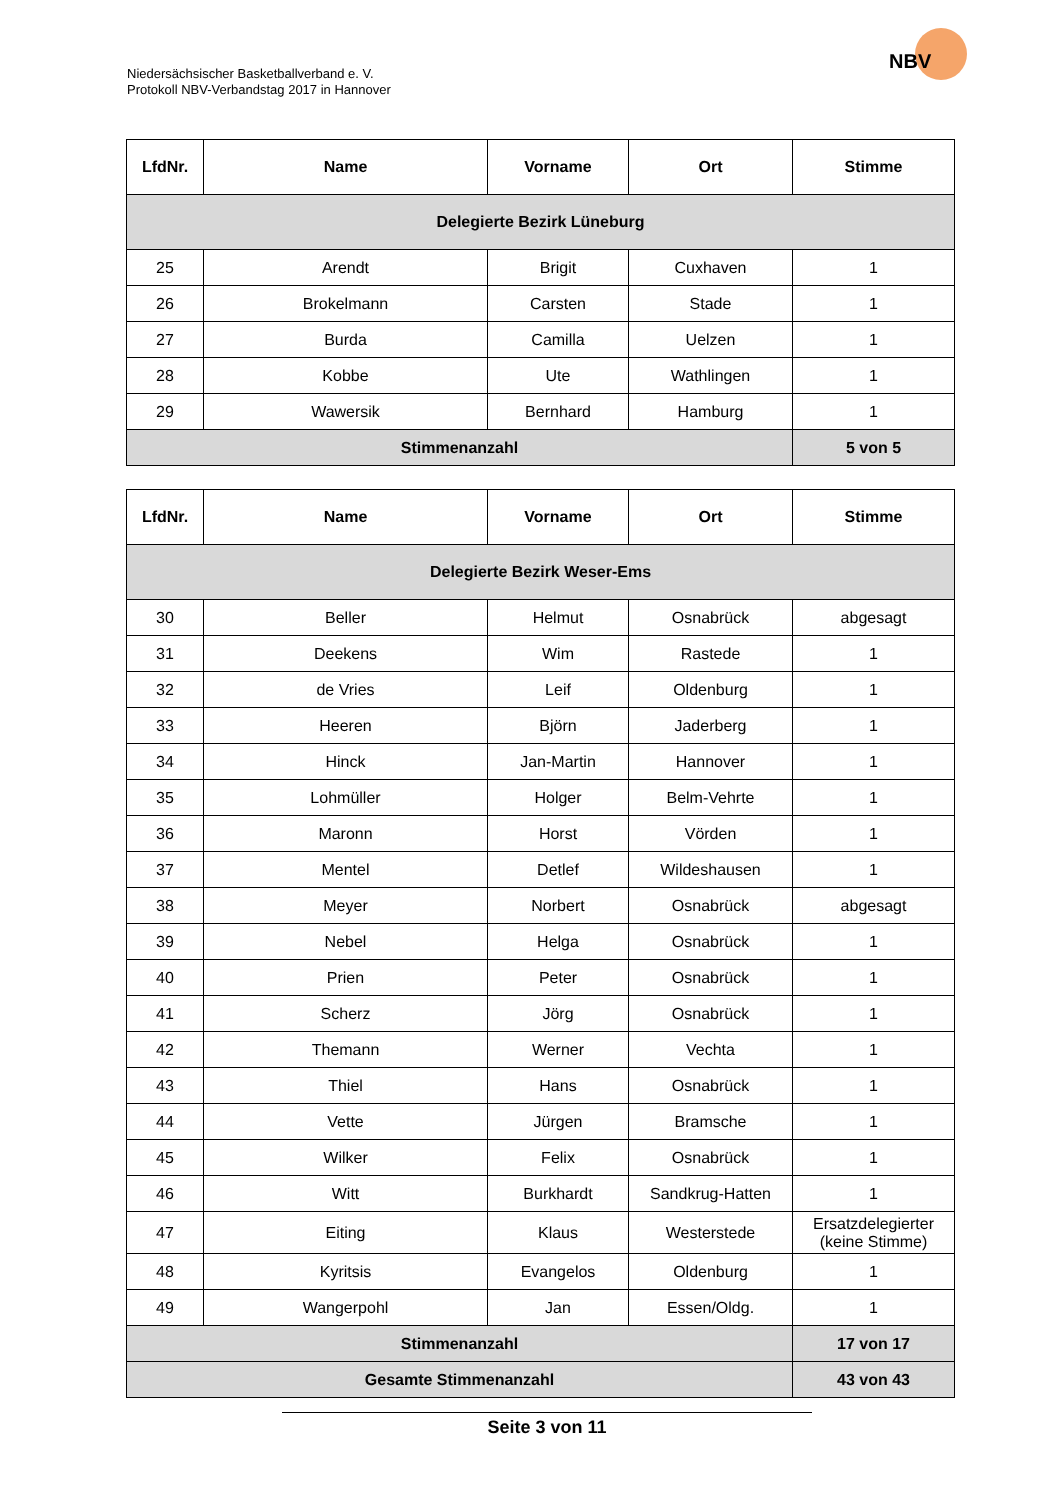Niedersächsischer Basketballverband e. V.
Protokoll NBV-Verbandstag 2017 in Hannover
NBV
| LfdNr. | Name | Vorname | Ort | Stimme |
| --- | --- | --- | --- | --- |
| Delegierte Bezirk Lüneburg | | | | |
| 25 | Arendt | Brigit | Cuxhaven | 1 |
| 26 | Brokelmann | Carsten | Stade | 1 |
| 27 | Burda | Camilla | Uelzen | 1 |
| 28 | Kobbe | Ute | Wathlingen | 1 |
| 29 | Wawersik | Bernhard | Hamburg | 1 |
| Stimmenanzahl | | | | 5 von 5 |
| LfdNr. | Name | Vorname | Ort | Stimme |
| --- | --- | --- | --- | --- |
| Delegierte Bezirk Weser-Ems | | | | |
| 30 | Beller | Helmut | Osnabrück | abgesagt |
| 31 | Deekens | Wim | Rastede | 1 |
| 32 | de Vries | Leif | Oldenburg | 1 |
| 33 | Heeren | Björn | Jaderberg | 1 |
| 34 | Hinck | Jan-Martin | Hannover | 1 |
| 35 | Lohmüller | Holger | Belm-Vehrte | 1 |
| 36 | Maronn | Horst | Vörden | 1 |
| 37 | Mentel | Detlef | Wildeshausen | 1 |
| 38 | Meyer | Norbert | Osnabrück | abgesagt |
| 39 | Nebel | Helga | Osnabrück | 1 |
| 40 | Prien | Peter | Osnabrück | 1 |
| 41 | Scherz | Jörg | Osnabrück | 1 |
| 42 | Themann | Werner | Vechta | 1 |
| 43 | Thiel | Hans | Osnabrück | 1 |
| 44 | Vette | Jürgen | Bramsche | 1 |
| 45 | Wilker | Felix | Osnabrück | 1 |
| 46 | Witt | Burkhardt | Sandkrug-Hatten | 1 |
| 47 | Eiting | Klaus | Westerstede | Ersatzdelegierter (keine Stimme) |
| 48 | Kyritsis | Evangelos | Oldenburg | 1 |
| 49 | Wangerpohl | Jan | Essen/Oldg. | 1 |
| Stimmenanzahl | | | | 17 von 17 |
| Gesamte Stimmenanzahl | | | | 43 von 43 |
Seite 3 von 11